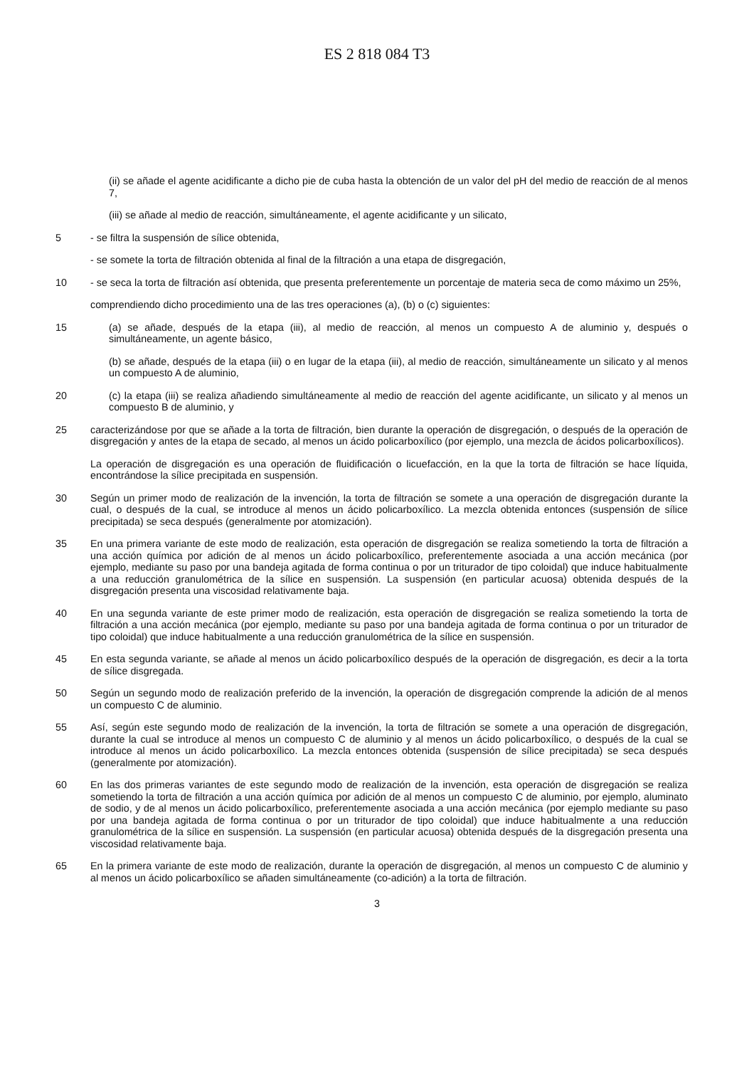ES 2 818 084 T3
(ii) se añade el agente acidificante a dicho pie de cuba hasta la obtención de un valor del pH del medio de reacción de al menos 7,
(iii) se añade al medio de reacción, simultáneamente, el agente acidificante y un silicato,
5 - se filtra la suspensión de sílice obtenida,
- se somete la torta de filtración obtenida al final de la filtración a una etapa de disgregación,
10 - se seca la torta de filtración así obtenida, que presenta preferentemente un porcentaje de materia seca de como máximo un 25%,
comprendiendo dicho procedimiento una de las tres operaciones (a), (b) o (c) siguientes:
15 (a) se añade, después de la etapa (iii), al medio de reacción, al menos un compuesto A de aluminio y, después o simultáneamente, un agente básico,
(b) se añade, después de la etapa (iii) o en lugar de la etapa (iii), al medio de reacción, simultáneamente un silicato y al menos un compuesto A de aluminio,
20 (c) la etapa (iii) se realiza añadiendo simultáneamente al medio de reacción del agente acidificante, un silicato y al menos un compuesto B de aluminio, y
25 caracterizándose por que se añade a la torta de filtración, bien durante la operación de disgregación, o después de la operación de disgregación y antes de la etapa de secado, al menos un ácido policarboxílico (por ejemplo, una mezcla de ácidos policarboxílicos).
La operación de disgregación es una operación de fluidificación o licuefacción, en la que la torta de filtración se hace líquida, encontrándose la sílice precipitada en suspensión.
30 Según un primer modo de realización de la invención, la torta de filtración se somete a una operación de disgregación durante la cual, o después de la cual, se introduce al menos un ácido policarboxílico. La mezcla obtenida entonces (suspensión de sílice precipitada) se seca después (generalmente por atomización).
35 En una primera variante de este modo de realización, esta operación de disgregación se realiza sometiendo la torta de filtración a una acción química por adición de al menos un ácido policarboxílico, preferentemente asociada a una acción mecánica (por ejemplo, mediante su paso por una bandeja agitada de forma continua o por un triturador de tipo coloidal) que induce habitualmente a una reducción granulométrica de la sílice en suspensión. La suspensión (en particular acuosa) obtenida después de la disgregación presenta una viscosidad relativamente baja.
40 En una segunda variante de este primer modo de realización, esta operación de disgregación se realiza sometiendo la torta de filtración a una acción mecánica (por ejemplo, mediante su paso por una bandeja agitada de forma continua o por un triturador de tipo coloidal) que induce habitualmente a una reducción granulométrica de la sílice en suspensión.
45 En esta segunda variante, se añade al menos un ácido policarboxílico después de la operación de disgregación, es decir a la torta de sílice disgregada.
50 Según un segundo modo de realización preferido de la invención, la operación de disgregación comprende la adición de al menos un compuesto C de aluminio.
55 Así, según este segundo modo de realización de la invención, la torta de filtración se somete a una operación de disgregación, durante la cual se introduce al menos un compuesto C de aluminio y al menos un ácido policarboxílico, o después de la cual se introduce al menos un ácido policarboxílico. La mezcla entonces obtenida (suspensión de sílice precipitada) se seca después (generalmente por atomización).
60 En las dos primeras variantes de este segundo modo de realización de la invención, esta operación de disgregación se realiza sometiendo la torta de filtración a una acción química por adición de al menos un compuesto C de aluminio, por ejemplo, aluminato de sodio, y de al menos un ácido policarboxílico, preferentemente asociada a una acción mecánica (por ejemplo mediante su paso por una bandeja agitada de forma continua o por un triturador de tipo coloidal) que induce habitualmente a una reducción granulométrica de la sílice en suspensión. La suspensión (en particular acuosa) obtenida después de la disgregación presenta una viscosidad relativamente baja.
65 En la primera variante de este modo de realización, durante la operación de disgregación, al menos un compuesto C de aluminio y al menos un ácido policarboxílico se añaden simultáneamente (co-adición) a la torta de filtración.
3